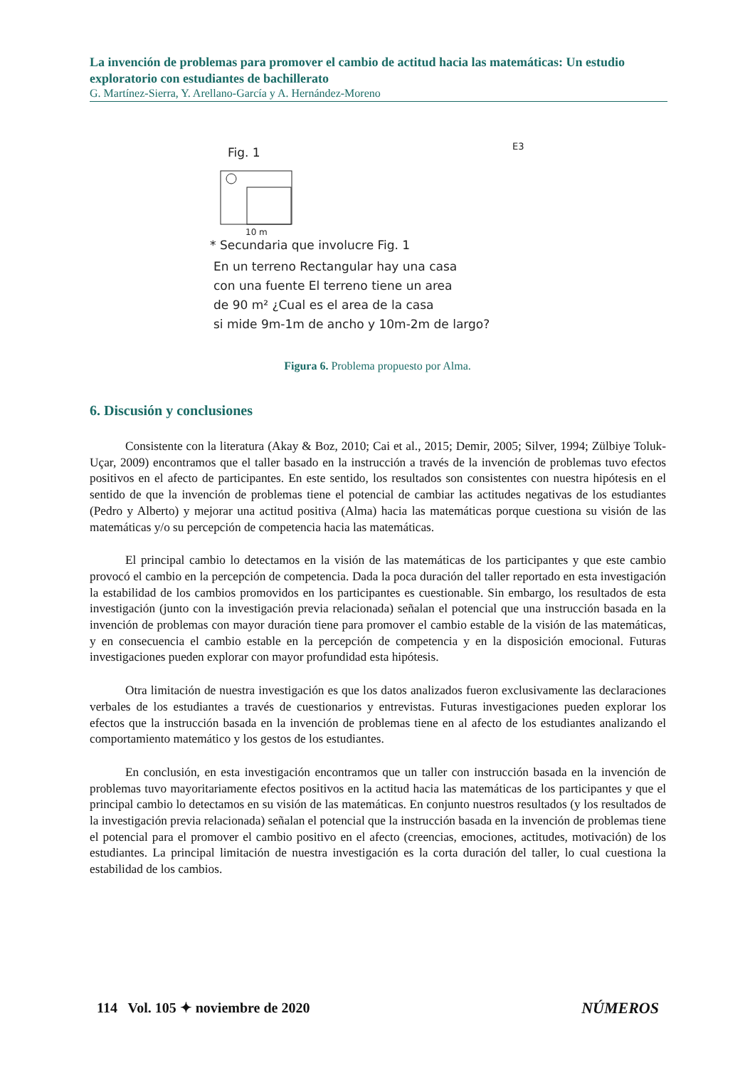La invención de problemas para promover el cambio de actitud hacia las matemáticas: Un estudio exploratorio con estudiantes de bachillerato
G. Martínez-Sierra, Y. Arellano-García y A. Hernández-Moreno
Fig. 1
E3
10 m
* Secundaria que involucre Fig. 1
En un terreno Rectangular hay una casa
con una fuente El terreno tiene un area
de 90 m² ¿Cual es el area de la casa
si mide 9m-1m de ancho y 10m-2m de largo?
Figura 6. Problema propuesto por Alma.
6. Discusión y conclusiones
Consistente con la literatura (Akay & Boz, 2010; Cai et al., 2015; Demir, 2005; Silver, 1994; Zülbiye Toluk-Uçar, 2009) encontramos que el taller basado en la instrucción a través de la invención de problemas tuvo efectos positivos en el afecto de participantes. En este sentido, los resultados son consistentes con nuestra hipótesis en el sentido de que la invención de problemas tiene el potencial de cambiar las actitudes negativas de los estudiantes (Pedro y Alberto) y mejorar una actitud positiva (Alma) hacia las matemáticas porque cuestiona su visión de las matemáticas y/o su percepción de competencia hacia las matemáticas.
El principal cambio lo detectamos en la visión de las matemáticas de los participantes y que este cambio provocó el cambio en la percepción de competencia. Dada la poca duración del taller reportado en esta investigación la estabilidad de los cambios promovidos en los participantes es cuestionable. Sin embargo, los resultados de esta investigación (junto con la investigación previa relacionada) señalan el potencial que una instrucción basada en la invención de problemas con mayor duración tiene para promover el cambio estable de la visión de las matemáticas, y en consecuencia el cambio estable en la percepción de competencia y en la disposición emocional. Futuras investigaciones pueden explorar con mayor profundidad esta hipótesis.
Otra limitación de nuestra investigación es que los datos analizados fueron exclusivamente las declaraciones verbales de los estudiantes a través de cuestionarios y entrevistas. Futuras investigaciones pueden explorar los efectos que la instrucción basada en la invención de problemas tiene en al afecto de los estudiantes analizando el comportamiento matemático y los gestos de los estudiantes.
En conclusión, en esta investigación encontramos que un taller con instrucción basada en la invención de problemas tuvo mayoritariamente efectos positivos en la actitud hacia las matemáticas de los participantes y que el principal cambio lo detectamos en su visión de las matemáticas. En conjunto nuestros resultados (y los resultados de la investigación previa relacionada) señalan el potencial que la instrucción basada en la invención de problemas tiene el potencial para el promover el cambio positivo en el afecto (creencias, emociones, actitudes, motivación) de los estudiantes. La principal limitación de nuestra investigación es la corta duración del taller, lo cual cuestiona la estabilidad de los cambios.
114 Vol. 105 ✦ noviembre de 2020 NÚMEROS